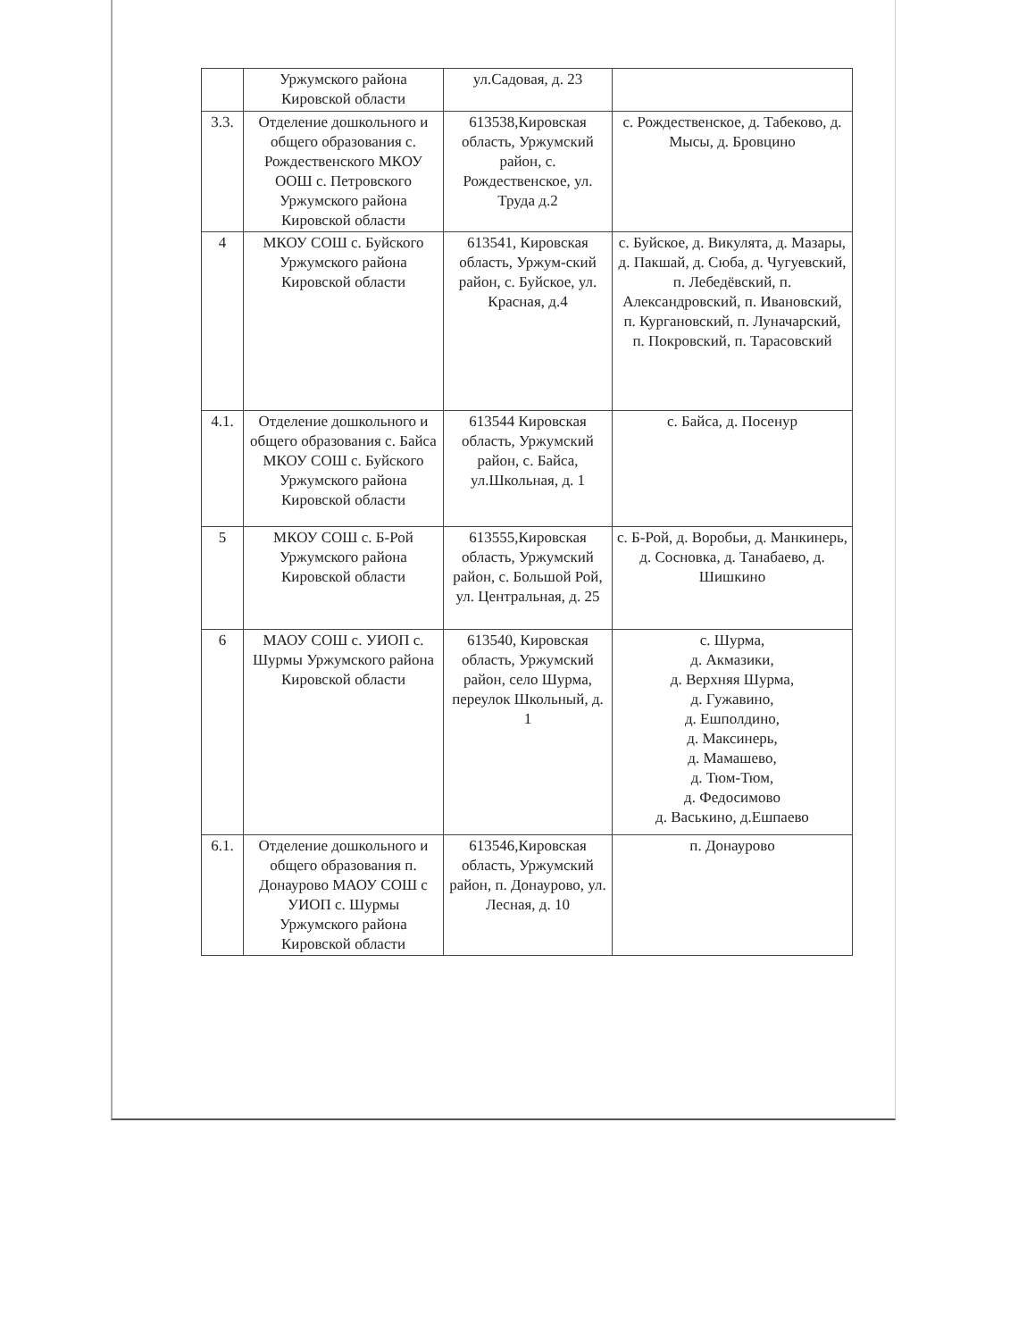| | Уржумского района Кировской области | ул.Садовая, д. 23 | |
| 3.3. | Отделение дошкольного и общего образования с. Рождественского МКОУ ООШ с. Петровского Уржумского района Кировской области | 613538,Кировская область, Уржумский район, с. Рождественское, ул. Труда д.2 | с. Рождественское, д. Табеково, д. Мысы, д. Бровцино |
| 4 | МКОУ СОШ с. Буйского Уржумского района Кировской области | 613541, Кировская область, Уржум-ский район, с. Буйское, ул. Красная, д.4 | с. Буйское, д. Викулята, д. Мазары, д. Пакшай, д. Сюба, д. Чугуевский, п. Лебедёвский, п. Александровский, п. Ивановский, п. Кургановский, п. Луначарский, п. Покровский, п. Тарасовский |
| 4.1. | Отделение дошкольного и общего образования с. Байса МКОУ СОШ с. Буйского Уржумского района Кировской области | 613544 Кировская область, Уржумский район, с. Байса, ул.Школьная, д. 1 | с. Байса, д. Посенур |
| 5 | МКОУ СОШ с. Б-Рой Уржумского района Кировской области | 613555,Кировская область, Уржумский район, с. Большой Рой, ул. Центральная, д. 25 | с. Б-Рой, д. Воробьи, д. Манкинерь, д. Сосновка, д. Танабаево, д. Шишкино |
| 6 | МАОУ СОШ с. УИОП с. Шурмы Уржумского района Кировской области | 613540, Кировская область, Уржумский район, село Шурма, переулок Школьный, д. 1 | с. Шурма, д. Акмазики, д. Верхняя Шурма, д. Гужавино, д. Ешполдино, д. Максинерь, д. Мамашево, д. Тюм-Тюм, д. Федосимово д. Васькино, д.Ешпаево |
| 6.1. | Отделение дошкольного и общего образования п. Донаурово МАОУ СОШ с УИОП с. Шурмы Уржумского района Кировской области | 613546,Кировская область, Уржумский район, п. Донаурово, ул. Лесная, д. 10 | п. Донаурово |